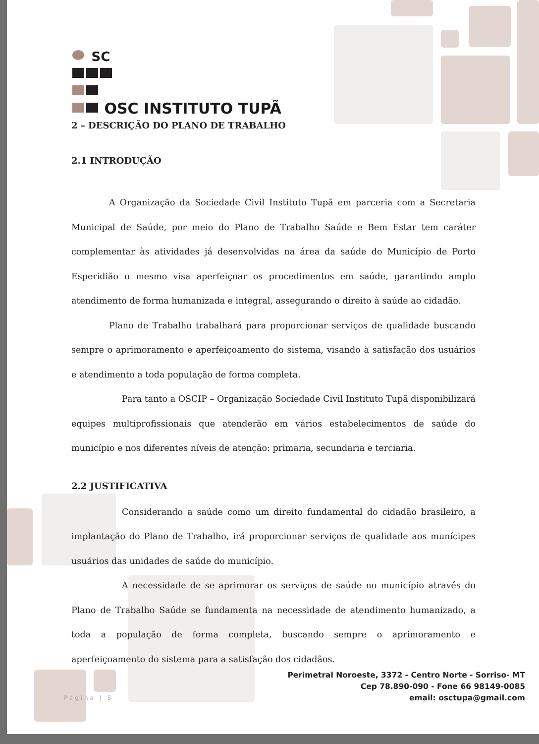SC
OSC INSTITUTO TUPÃ
2 – DESCRIÇÃO DO PLANO DE TRABALHO
2.1 INTRODUÇÃO
A Organização da Sociedade Civil Instituto Tupã em parceria com a Secretaria Municipal de Saúde, por meio do Plano de Trabalho Saúde e Bem Estar tem caráter complementar às atividades já desenvolvidas na área da saúde do Município de Porto Esperidião o mesmo visa aperfeiçoar os procedimentos em saúde, garantindo amplo atendimento de forma humanizada e integral, assegurando o direito à saúde ao cidadão.
Plano de Trabalho trabalhará para proporcionar serviços de qualidade buscando sempre o aprimoramento e aperfeiçoamento do sistema, visando à satisfação dos usuários e atendimento a toda população de forma completa.
Para tanto a OSCIP – Organização Sociedade Civil Instituto Tupã disponibilizará equipes multiprofissionais que atenderão em vários estabelecimentos de saúde do município e nos diferentes níveis de atenção: primaria, secundaria e terciaria.
2.2 JUSTIFICATIVA
Considerando a saúde como um direito fundamental do cidadão brasileiro, a implantação do Plano de Trabalho, irá proporcionar serviços de qualidade aos munícipes usuários das unidades de saúde do município.
A necessidade de se aprimorar os serviços de saúde no município através do Plano de Trabalho Saúde se fundamenta na necessidade de atendimento humanizado, a toda a população de forma completa, buscando sempre o aprimoramento e aperfeiçoamento do sistema para a satisfação dos cidadãos.
Perimetral Noroeste, 3372 - Centro Norte - Sorriso- MT
Cep 78.890-090 - Fone 66 98149-0085
email: osctupa@gmail.com
Página | 5